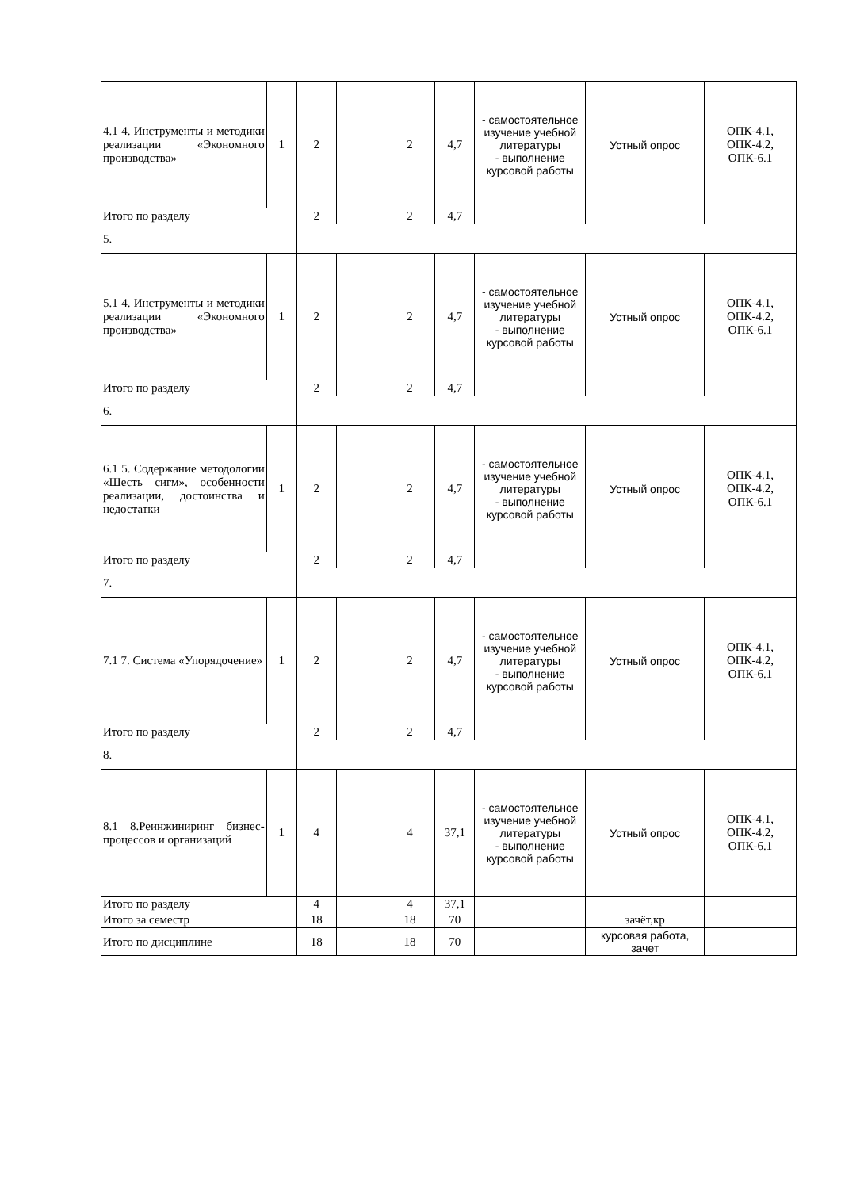| 4.1 4. Инструменты и методики реализации «Экономного производства» | 1 | 2 | | 2 | 4,7 | - самостоятельное изучение учебной литературы - выполнение курсовой работы | Устный опрос | ОПК-4.1, ОПК-4.2, ОПК-6.1 |
| Итого по разделу | | 2 | | 2 | 4,7 | | | |
| 5. | | | | | | | | |
| 5.1 4. Инструменты и методики реализации «Экономного производства» | 1 | 2 | | 2 | 4,7 | - самостоятельное изучение учебной литературы - выполнение курсовой работы | Устный опрос | ОПК-4.1, ОПК-4.2, ОПК-6.1 |
| Итого по разделу | | 2 | | 2 | 4,7 | | | |
| 6. | | | | | | | | |
| 6.1 5. Содержание методологии «Шесть сигм», особенности реализации, достоинства и недостатки | 1 | 2 | | 2 | 4,7 | - самостоятельное изучение учебной литературы - выполнение курсовой работы | Устный опрос | ОПК-4.1, ОПК-4.2, ОПК-6.1 |
| Итого по разделу | | 2 | | 2 | 4,7 | | | |
| 7. | | | | | | | | |
| 7.1 7. Система «Упорядочение» | 1 | 2 | | 2 | 4,7 | - самостоятельное изучение учебной литературы - выполнение курсовой работы | Устный опрос | ОПК-4.1, ОПК-4.2, ОПК-6.1 |
| Итого по разделу | | 2 | | 2 | 4,7 | | | |
| 8. | | | | | | | | |
| 8.1 8.Реинжиниринг бизнес-процессов и организаций | 1 | 4 | | 4 | 37,1 | - самостоятельное изучение учебной литературы - выполнение курсовой работы | Устный опрос | ОПК-4.1, ОПК-4.2, ОПК-6.1 |
| Итого по разделу | | 4 | | 4 | 37,1 | | | |
| Итого за семестр | | 18 | | 18 | 70 | | зачёт,кр | |
| Итого по дисциплине | | 18 | | 18 | 70 | | курсовая работа, зачет | |